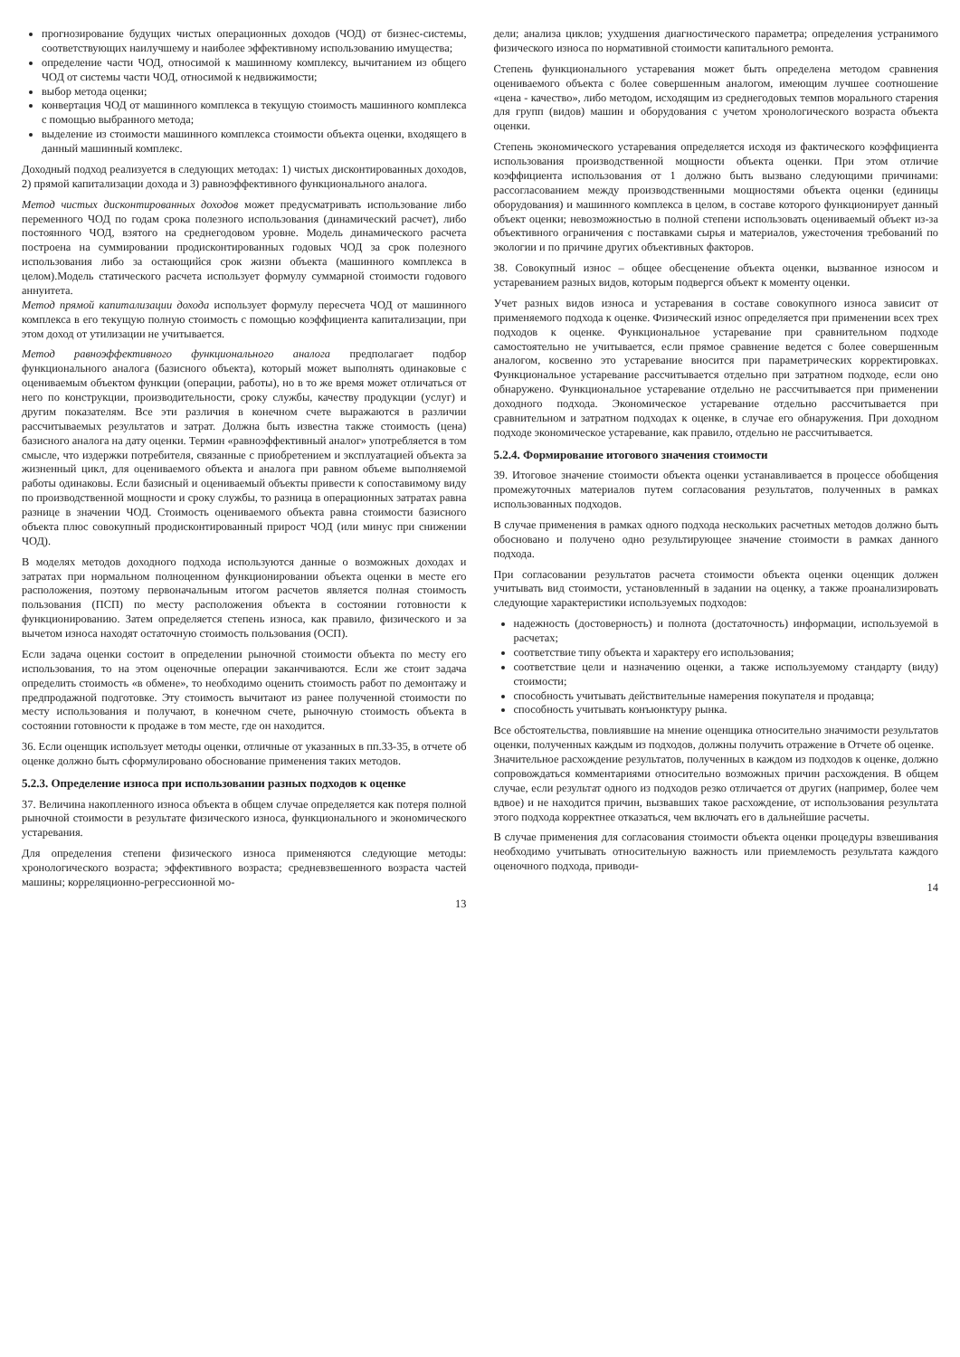прогнозирование будущих чистых операционных доходов (ЧОД) от бизнес-системы, соответствующих наилучшему и наиболее эффективному использованию имущества;
определение части ЧОД, относимой к машинному комплексу, вычитанием из общего ЧОД от системы части ЧОД, относимой к недвижимости;
выбор метода оценки;
конвертация ЧОД от машинного комплекса в текущую стоимость машинного комплекса с помощью выбранного метода;
выделение из стоимости машинного комплекса стоимости объекта оценки, входящего в данный машинный комплекс.
Доходный подход реализуется в следующих методах: 1) чистых дисконтированных доходов, 2) прямой капитализации дохода и 3) равноэффективного функционального аналога.
Метод чистых дисконтированных доходов может предусматривать использование либо переменного ЧОД по годам срока полезного использования (динамический расчет), либо постоянного ЧОД, взятого на среднегодовом уровне. Модель динамического расчета построена на суммировании продисконтированных годовых ЧОД за срок полезного использования либо за остающийся срок жизни объекта (машинного комплекса в целом).Модель статического расчета использует формулу суммарной стоимости годового аннуитета.
Метод прямой капитализации дохода использует формулу пересчета ЧОД от машинного комплекса в его текущую полную стоимость с помощью коэффициента капитализации, при этом доход от утилизации не учитывается.
Метод равноэффективного функционального аналога предполагает подбор функционального аналога (базисного объекта), который может выполнять одинаковые с оцениваемым объектом функции (операции, работы), но в то же время может отличаться от него по конструкции, производительности, сроку службы, качеству продукции (услуг) и другим показателям. Все эти различия в конечном счете выражаются в различии рассчитываемых результатов и затрат. Должна быть известна также стоимость (цена) базисного аналога на дату оценки. Термин «равноэффективный аналог» употребляется в том смысле, что издержки потребителя, связанные с приобретением и эксплуатацией объекта за жизненный цикл, для оцениваемого объекта и аналога при равном объеме выполняемой работы одинаковы. Если базисный и оцениваемый объекты привести к сопоставимому виду по производственной мощности и сроку службы, то разница в операционных затратах равна разнице в значении ЧОД. Стоимость оцениваемого объекта равна стоимости базисного объекта плюс совокупный продисконтированный прирост ЧОД (или минус при снижении ЧОД).
В моделях методов доходного подхода используются данные о возможных доходах и затратах при нормальном полноценном функционировании объекта оценки в месте его расположения, поэтому первоначальным итогом расчетов является полная стоимость пользования (ПСП) по месту расположения объекта в состоянии готовности к функционированию. Затем определяется степень износа, как правило, физического и за вычетом износа находят остаточную стоимость пользования (ОСП).
Если задача оценки состоит в определении рыночной стоимости объекта по месту его использования, то на этом оценочные операции заканчиваются. Если же стоит задача определить стоимость «в обмене», то необходимо оценить стоимость работ по демонтажу и предпродажной подготовке. Эту стоимость вычитают из ранее полученной стоимости по месту использования и получают, в конечном счете, рыночную стоимость объекта в состоянии готовности к продаже в том месте, где он находится.
36. Если оценщик использует методы оценки, отличные от указанных в пп.33-35, в отчете об оценке должно быть сформулировано обоснование применения таких методов.
5.2.3. Определение износа при использовании разных подходов к оценке
37. Величина накопленного износа объекта в общем случае определяется как потеря полной рыночной стоимости в результате физического износа, функционального и экономического устаревания.
Для определения степени физического износа применяются следующие методы: хронологического возраста; эффективного возраста; средневзвешенного возраста частей машины; корреляционно-регрессионной мо-
13
дели; анализа циклов; ухудшения диагностического параметра; определения устранимого физического износа по нормативной стоимости капитального ремонта.
Степень функционального устаревания может быть определена методом сравнения оцениваемого объекта с более совершенным аналогом, имеющим лучшее соотношение «цена - качество», либо методом, исходящим из среднегодовых темпов морального старения для групп (видов) машин и оборудования с учетом хронологического возраста объекта оценки.
Степень экономического устаревания определяется исходя из фактического коэффициента использования производственной мощности объекта оценки. При этом отличие коэффициента использования от 1 должно быть вызвано следующими причинами: рассогласованием между производственными мощностями объекта оценки (единицы оборудования) и машинного комплекса в целом, в составе которого функционирует данный объект оценки; невозможностью в полной степени использовать оцениваемый объект из-за объективного ограничения с поставками сырья и материалов, ужесточения требований по экологии и по причине других объективных факторов.
38. Совокупный износ – общее обесценение объекта оценки, вызванное износом и устареванием разных видов, которым подвергся объект к моменту оценки.
Учет разных видов износа и устаревания в составе совокупного износа зависит от применяемого подхода к оценке. Физический износ определяется при применении всех трех подходов к оценке. Функциональное устаревание при сравнительном подходе самостоятельно не учитывается, если прямое сравнение ведется с более совершенным аналогом, косвенно это устаревание вносится при параметрических корректировках. Функциональное устаревание рассчитывается отдельно при затратном подходе, если оно обнаружено. Функциональное устаревание отдельно не рассчитывается при применении доходного подхода. Экономическое устаревание отдельно рассчитывается при сравнительном и затратном подходах к оценке, в случае его обнаружения. При доходном подходе экономическое устаревание, как правило, отдельно не рассчитывается.
5.2.4. Формирование итогового значения стоимости
39. Итоговое значение стоимости объекта оценки устанавливается в процессе обобщения промежуточных материалов путем согласования результатов, полученных в рамках использованных подходов.
В случае применения в рамках одного подхода нескольких расчетных методов должно быть обосновано и получено одно результирующее значение стоимости в рамках данного подхода.
При согласовании результатов расчета стоимости объекта оценки оценщик должен учитывать вид стоимости, установленный в задании на оценку, а также проанализировать следующие характеристики используемых подходов:
надежность (достоверность) и полнота (достаточность) информации, используемой в расчетах;
соответствие типу объекта и характеру его использования;
соответствие цели и назначению оценки, а также используемому стандарту (виду) стоимости;
способность учитывать действительные намерения покупателя и продавца;
способность учитывать конъюнктуру рынка.
Все обстоятельства, повлиявшие на мнение оценщика относительно значимости результатов оценки, полученных каждым из подходов, должны получить отражение в Отчете об оценке.
Значительное расхождение результатов, полученных в каждом из подходов к оценке, должно сопровождаться комментариями относительно возможных причин расхождения. В общем случае, если результат одного из подходов резко отличается от других (например, более чем вдвое) и не находится причин, вызвавших такое расхождение, от использования результата этого подхода корректнее отказаться, чем включать его в дальнейшие расчеты.
В случае применения для согласования стоимости объекта оценки процедуры взвешивания необходимо учитывать относительную важность или приемлемость результата каждого оценочного подхода, приводи-
14